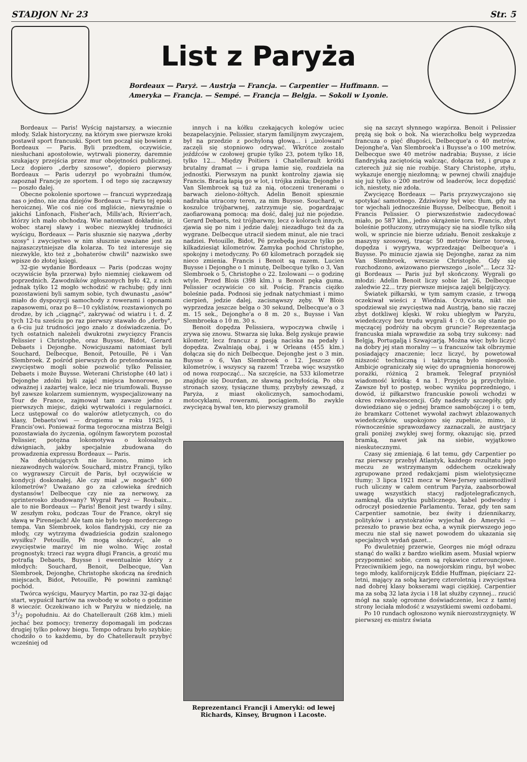STADJON Nr 23 Str. 5
List z Paryża
Bordeaux — Paryż. — Austrja — Francja. — Carpentier — Huffmann. —
Ameryka — Francja. — Sempé. — Francja — Belgja. — Sokoli w Lyonie.
Bordeaux — Paris! Wyścig najstarszy, a wiecznie młody. Szlak historyczny, na którym swe pierwsze kroki postawił sport francuski. Sport ten począł się bowiem z Bordeaux — Paris. Byli przedtem, oczywiście, niesłuchani apostołowie, wytrwali pionerzy, daremnie szukający przejścia przez mur obojętności publicznej. Lecz dopiero „derby szosowe", dopiero pierwszy Bordeaux — Paris uderzył po wyobraźni tłumów, zapoznał Francję ze sportem. I od tego się zacząwszy — poszło dalej.
Obecne pokolenie sportowe — francuzi wyprzedzają nas o jedno, nie zna dziejów Bordeaux — Paris tej epoki heroicznej. Wie coś nie coś mgliście, niewyraźnie o jakichś Linfonach, Fisher'ach, Mills'ach, Rivierr'ach, którzy ich mało obchodzą. Wie natomiast dokładnie, iż wobec starej sławy i wobec niezwykłej trudności wyścigu, Bordeaux — Paris słusznie się nazywa „derby szosy" i zwycięstwo w nim słusznie uważane jest za najzaszczytniejsze dla kolarza. To też interesuje się niezwykle, kto też z „bohaterów chwili" nazwisko swe wpisze do złotej księgi.
32-gie wydanie Bordeaux — Paris (podczas wojny oczywiście była przerwa) było niemniej ciekawem od poprzednich. Zawodników zgłoszonych było 42, z nich jednak tylko 12 mogło wchodzić w rachubę; gdy inni pozostawieni byli samym sobie, tych dwunastu „asów" miało do dyspozycji samochody z rowerami i oponami zapasowemi, oraz po 8—10 cyklistów, rozstawionych po drodze, by ich „ciągnąć", zakrywać od wiatru i t. d. Z tych 12-tu sześciu po raz pierwszy stawało do „derby", a 6-ciu już trudności jego znało z doświadczenia. Do tych ostatnich należeli dwukrotni zwycięzcy Francis Pelissier i Christophe, oraz Buysse, Bidot, Gerard Debaets i Dejonghe. Nowicjuszami natomiast byli Souchard, Delbecque, Benoit, Petouille, Pé i Van Slembroek. Z pośród pierwszych do pretendowania na zwycięstwo mogli sobie pozwolić tylko Pelissier, Debaets i może Buysse. Weterani Christophe (40 lat) i Dejonghe zdolni byli zająć miejsca honorowe, po odważnej i zażartej walce, lecz nie triumfowali. Buysse był zawsze kolarzem sumiennym, wyspecjalizowany na Tour de France, zajmował tam zawsze jedno z pierwszych miejsc, dzięki wytrwałości i regularności. Lecz ustępował co do walorów atletycznych, co do klasy, Debaets'owi — drugiemu w roku 1925, i Francis'owi. Ponieważ forma tegoroczna mistrza Belgji pozostawiała do życzenia, ogólnym faworytem pozostał Pelissier, potężna lokomotywa o kolosalnych dźwigniach, jakby specjalnie zbudowana do prowadzenia expressu Bordeaux — Paris.
Na debiutujących nie liczono, mimo ich niezawodnych walorów. Souchard, mistrz Francji, tylko co wygrawszy Circuit de Paris, był oczywiście w kondycji doskonałej. Ale czy miał „w nogach" 600 kilometrów? Uważano go za człowieka średnich dystansów! Delbecque czy nie za nerwowy, za sprinterosko zbudowany? Wygrał Paryż — Roubaix... ale to nie Bordeaux — Paris! Benoit jest twardy i silny. W zeszłym roku, podczas Tour de France, okrył się sławą w Pirenejach! Ale tam nie było tego morderczego tempa. Van Slembroek, kolos flandryjski, czy nie za młody, czy wytrzyma dwadzieścia godzin szalonego wysiłku? Petouille, Pé mogą skończyć, ale o zwycięstwie marzyć im nie wolno. Więc został prognostyk: trzeci raz wygra długi Francis, a grozić mu potrafią Debaets, Buysse i ewentualnie który z młodych: Souchard, Benoit, Delbecque, Van Slembroek, Dejonghe, Christophe skończą na średnich miejscach, Bidot, Petouille, Pé powinni zamknąć pochód.
Twórca wyścigu, Maurycy Martin, po raz 32-gi dając start, wypuścił hartów na swobodę w sobotę o godzinie 8 wieczór. Oczekiwano ich w Paryżu w niedzielę, na 31/2 popołudniu. Aż do Chatellerault (268 klm.) mieli jechać bez pomocy; trenerzy dopomagali im podczas drugiej tylko połowy biegu. Tempo odrazu było szybkie; chodziło o to każdemu, by do Chatellerault przybyć wcześniej od
innych i na kółku czekających kolegów uciec bezapelacyjnie. Pelissier, starym familijnym zwyczajem, był na przedzie z pochyloną głową... i „izolowani" zaczęli się stopniowo odrywać. Wkrótce zostało jeźdźców w czołowej grupie tylko 23, potem tylko 18, tylko 12... Między Poitiers i Chatellerault krótki brutalny dramat — i grupa łamie się, rozdziela na jednostki. Pierwszym na punkt kontrolny zjawia się Francis. Bracia łapią go w lot, i trójka znika; Dejonghe i Van Slembroek są tuż za nią, otoczeni trenerami o barwach zielono-żółtych. Adelin Benoit spiesznie nadrabia utracony teren, za nim Buysse. Souchard, w koszulce trójbarwnej, zatrzymuje się, pogardzając zaofiarowaną pomocą: ma dość, dalej już nie pojedzie. Gerard Debaets, też trójbarwny, lecz o kolorach innych, zjawia się po nim i jedzie dalej; niezadługo też da za wygrane. Delbecque utracił siedem minut, ale nie traci nadziei. Petouille, Bidot, Pé przebędą jeszcze tylko po kilkadziesiąt kilometrów. Zamyka pochód Christophe, spokojny i metodyczny. Po 60 kilometrach porządek się nieco zmienia. Francis i Benoit są razem. Lucien Buysse i Dejonghe o 1 minutę, Delbecque tylko o 3, Van Slembroek o 5, Christophe o 22. Izolowani — o godzinę wtyle. Przed Blois (398 klm.) u Benoit pęka guma. Pelissier oczywiście co sił. Pościg. Francis ciężko boleśnie pada. Podnosi się jednak natychmiast i mimo cierpień, jedzie dalej, zacisnąwszy zęby. W Blois wyprzedza jeszcze belga o 30 sekund, Delbecque'a o 3 m. 15 sek., Dejonghe'a o 8 m. 20 s., Buysse i Van Slembroeka o 10 m. 30 s.
Benoit dopędza Pelissiera, wypoczywa chwilę i zrywa się znowu. Stwarza się luka. Belg zyskuje prawie kilometr, lecz francuz z pasją naciska na pedały i dopędza. Zwalniają obaj, i w Orleans (455 klm.) dołącza się do nich Delbecque. Dejonghe jest o 3 min. Buysse o 6, Van Slembroek o 12. Jeszcze 60 kilometrów, i wszyscy są razem! Trzeba więc wszystko od nowa rozpocząć... Na szczęście, na 533 kilometrze znajduje się Dourdan, ze sławną pochyłością. Po obu stronach szosy, tysiączne tłumy, przybyły zewsząd, z Paryża, z miast okolicznych, samochodami, motocyklami, rowerami, pociągiem. Bo zwykle zwycięzcą bywał ten, kto pierwszy gramolił
Reprezentanci Francji i Ameryki: od lewej
Richards, Kinsey, Brugnon i Lacoste.
się na szczyt słynnego wzgórza. Benoit i Pelissier prężą się bok o bok. Na wierzchołku belg wyprzedza francuza o pięć długości, Delbecque'a o 40 metrów, Dejonghe'a, Van Slembroek'a i Buysse'a o 100 metrów. Delbecque swe 40 metrów nadrabia; Buysse, z iście flandryjską zaciętością walcząc, dołącza też, i grupa z czterech już się nie rozbije. Stary Christophe, ztyłu, wykazuje energję niezłomną; w pewnej chwili znajduje się już tylko o 200 metrów od leaderów, lecz dopędzić ich, niestety, nie zdoła.
Zwycięzcę Bordeaux — Paris przyzwyczajono się spotykać samotnego. Zdziwiony był więc tłum, gdy na tor wjechali jednocześnie Buysse, Delbecque, Benoit i Francis Pelissier. O pierwszeństwie zadecydować miało, po 587 klm., jedno okrążenie toru. Francis, zbyt boleśnie potłuczony, utrzymujący się na siodle tylko siłą woli, w sprincie nie bierze udziału. Benoit zeskakuje z maszyny szosowej, tracąc 50 metrów bierze torową, dopędza i wygrywa, wyprzedzając Delbecque'a i Buysse. Po minucie zjawia się Dejonghe, zaraz za nim Van Slembroek, wreszcie Christophe. Gdy się rozchodzono, awizowano pierwszego „isole"... Lecz 32-gi Bordeaux — Paris już był skończony. Wygrali go młodzi: Adelin Benoit liczy sobie lat 26, Delbecque zaledwie 22... trzy pierwsze miejsca zajęli belgijczycy.
Światek piłkarski, w tym samym czasie, z trwogą oczekiwał wieści z Wiednia. Oczywista, nikt nie spodziewał się zwycięstwa nad Austrją, bano się raczej zbyt dotkliwej klęski. W roku ubiegłym w Paryżu, wiedeńczycy bez trudu wygrali 4 : 0. Co się stanie po męczącej podróży na obcym gruncie? Reprezentacja francuska miała wprawdzie za sobą trzy sukcesy: nad Belgją, Portugalją i Szwajcarją. Można więc było liczyć na dobry jej stan moralny — u francuzów tak olbrzymie posiadający znaczenie; lecz liczyć, by powetował niższość techniczną i taktyczną było niesposób. Ambicje ograniczały się więc do upragnienia honorowej porażki, różnicą 2 bramek. Telegraf przyniósł wiadomość krótką: 4 na 1. Przyjęto ją przychylnie. Zawsze był to postęp, wobec wyniku poprzedniego, i dowód, iż piłkarstwo francuskie powoli wchodzi w okres rekonwalescencji. Gdy nadeszły szczegóły, gdy dowiedziano się o jednej bramce samobójczej i o tem, że bramkarz Cottenet wywołał zachwyt zblazowanych wiedeńczyków, uspokojono się zupełnie, mimo, iż równocześnie sprawozdawcy zaznaczali, że austrjacy grali poniżej zwykłej swej formy, okazując się, przed bramką, nawet jak na siebie, wyjątkowo nieskutecznymi.
Czasy się zmieniają. 6 lat temu, gdy Carpentier po raz pierwszy przebył Atlantyk, każdego rezultatu jego meczu ze wstrzymanym oddechem oczekiwały zgrupowane przed redakcjami pism wielotysięczne tłumy; 3 lipca 1921 mecz w New-Jersey uniemożliwił ruch uliczny w całem centrum Paryża, zaabsorbował uwagę wszystkich stacyj radjotelegraficznych, zamknął, dla użytku publicznego, kabel podwodny i odroczył posiedzenie Parlamentu. Teraz, gdy ten sam Carpentier samotnie, bez świty i dziennikarzy, polityków i arystokratów wyjechał do Ameryki — przeszło to prawie bez echa, a wynik pierwszego jego meczu nie stał się nawet powodem do ukazania się specjalnych wydań gazet...
Po dwuletniej przerwie, Georges nie mógł odrazu stanąć do walki z bardzo wielkim asem. Musiał wpierw przypomnieć sobie, czem są rękawice czterouncjowe. Przeciwnikiem jego, na nowojorskim ringu, był wobec tego młody, kalifornijczyk Eddie Huffman, pięściarz 22-letni, mający za sobą karjerę czteroletnią i zwycięstwa nad dobrej klasy bokserami wagi ciężkiej. Carpentier ma za sobą 32 lata życia i 18 lat służby czynnej... rzucić mógł na szalę ogromne doświadczenie, lecz z tamtej strony leciała młodość z wszystkiemi swemi ozdobami.
Po 10 rundach ogłoszono wynik nierozstrzygnięty. W pierwszej ex-mistrz świata